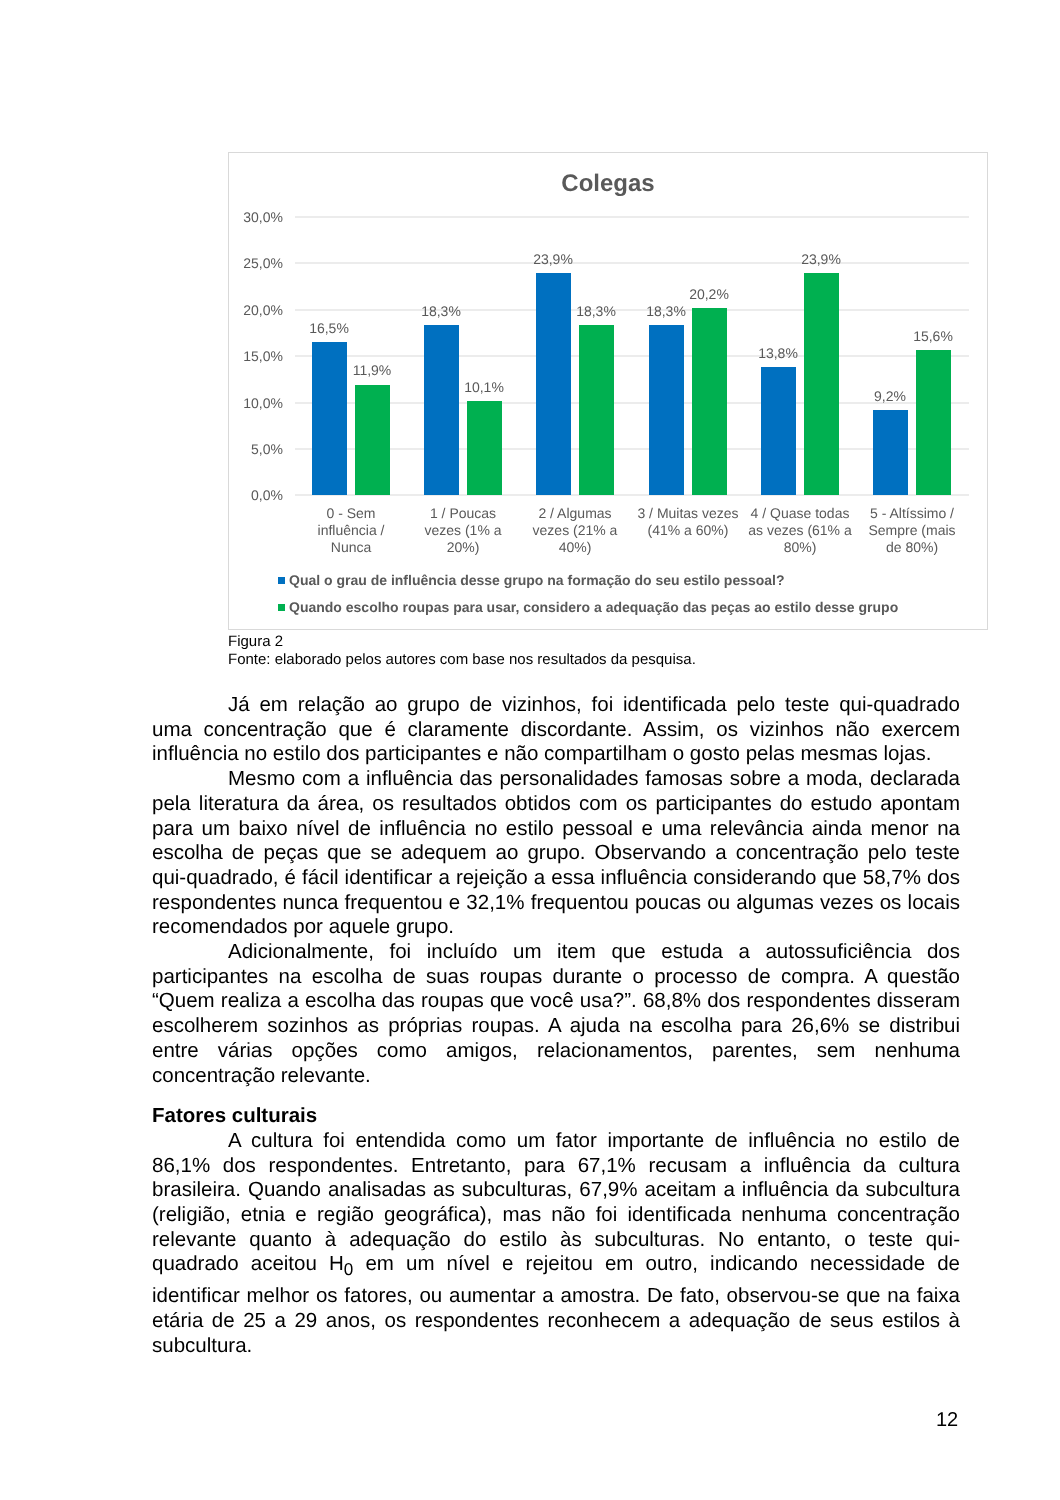Colegas
30,0%
25,0%
20,0%
15,0%
10,0%
5,0%
0,0%
16,5%
11,9%
18,3%
10,1%
23,9%
18,3%
18,3%
20,2%
13,8%
23,9%
9,2%
15,6%
0 - Sem
influência /
Nunca
1 / Poucas
vezes (1% a
20%)
2 / Algumas
vezes (21% a
40%)
3 / Muitas vezes
(41% a 60%)
4 / Quase todas
as vezes (61% a
80%)
5 - Altíssimo /
Sempre (mais
de 80%)
Qual o grau de influência desse grupo na formação do seu estilo pessoal?
Quando escolho roupas para usar, considero a adequação das peças ao estilo desse grupo
Figura 2
Fonte: elaborado pelos autores com base nos resultados da pesquisa.
Já em relação ao grupo de vizinhos, foi identificada pelo teste qui-quadrado uma concentração que é claramente discordante. Assim, os vizinhos não exercem influência no estilo dos participantes e não compartilham o gosto pelas mesmas lojas.
Mesmo com a influência das personalidades famosas sobre a moda, declarada pela literatura da área, os resultados obtidos com os participantes do estudo apontam para um baixo nível de influência no estilo pessoal e uma relevância ainda menor na escolha de peças que se adequem ao grupo. Observando a concentração pelo teste qui-quadrado, é fácil identificar a rejeição a essa influência considerando que 58,7% dos respondentes nunca frequentou e 32,1% frequentou poucas ou algumas vezes os locais recomendados por aquele grupo.
Adicionalmente, foi incluído um item que estuda a autossuficiência dos participantes na escolha de suas roupas durante o processo de compra. A questão “Quem realiza a escolha das roupas que você usa?”. 68,8% dos respondentes disseram escolherem sozinhos as próprias roupas. A ajuda na escolha para 26,6% se distribui entre várias opções como amigos, relacionamentos, parentes, sem nenhuma concentração relevante.
Fatores culturais
A cultura foi entendida como um fator importante de influência no estilo de 86,1% dos respondentes. Entretanto, para 67,1% recusam a influência da cultura brasileira. Quando analisadas as subculturas, 67,9% aceitam a influência da subcultura (religião, etnia e região geográfica), mas não foi identificada nenhuma concentração relevante quanto à adequação do estilo às subculturas. No entanto, o teste qui-quadrado aceitou H<sub>0</sub> em um nível e rejeitou em outro, indicando necessidade de identificar melhor os fatores, ou aumentar a amostra. De fato, observou-se que na faixa etária de 25 a 29 anos, os respondentes reconhecem a adequação de seus estilos à subcultura.
12